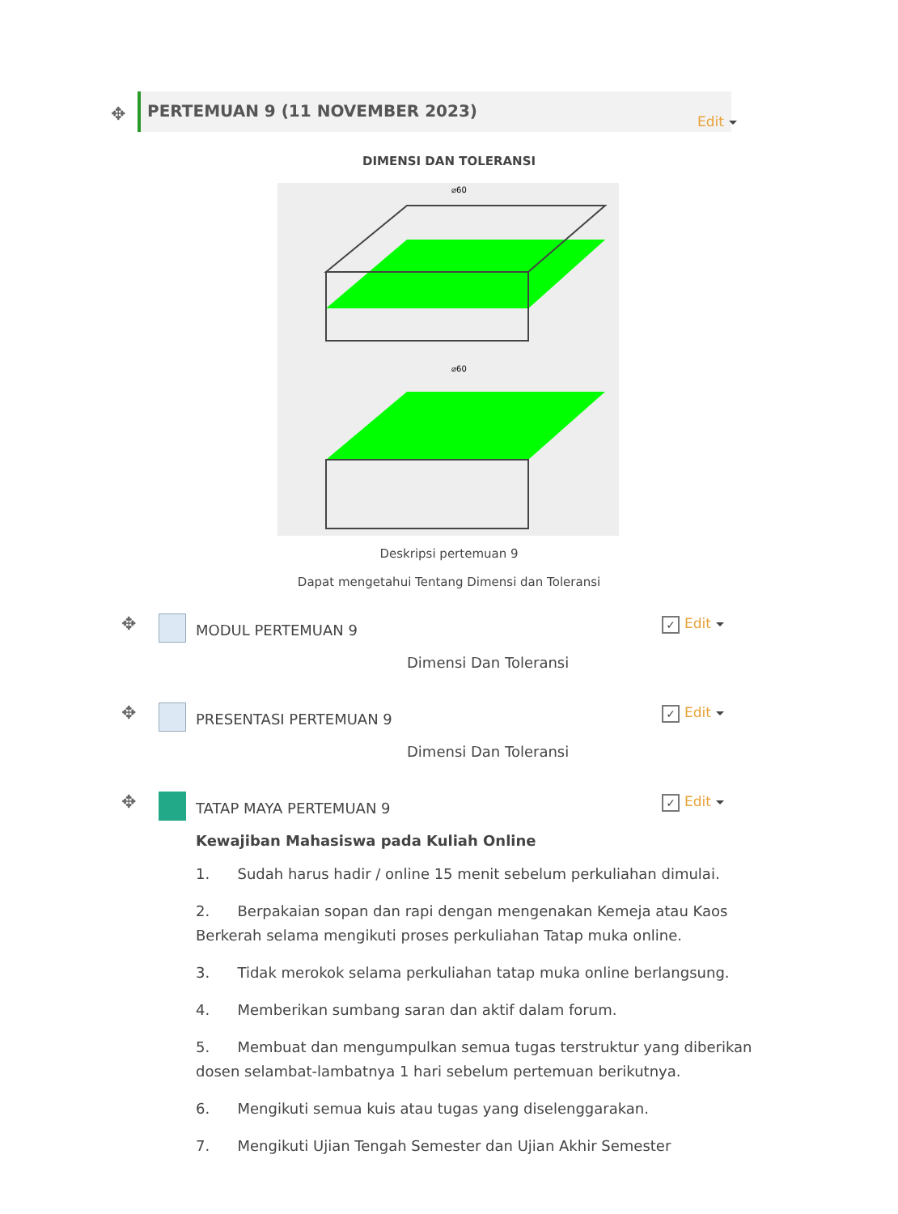✥
PERTEMUAN 9 (11 NOVEMBER 2023)
Edit
DIMENSI DAN TOLERANSI
⌀60
⌀60
Deskripsi pertemuan 9
Dapat mengetahui Tentang Dimensi dan Toleransi
✥ MODUL PERTEMUAN 9 ✓ Edit
Dimensi Dan Toleransi
✥ PRESENTASI PERTEMUAN 9 ✓ Edit
Dimensi Dan Toleransi
✥ TATAP MAYA PERTEMUAN 9 ✓ Edit
Kewajiban Mahasiswa pada Kuliah Online
1. Sudah harus hadir / online 15 menit sebelum perkuliahan dimulai.
2. Berpakaian sopan dan rapi dengan mengenakan Kemeja atau Kaos Berkerah selama mengikuti proses perkuliahan Tatap muka online.
3. Tidak merokok selama perkuliahan tatap muka online berlangsung.
4. Memberikan sumbang saran dan aktif dalam forum.
5. Membuat dan mengumpulkan semua tugas terstruktur yang diberikan dosen selambat-lambatnya 1 hari sebelum pertemuan berikutnya.
6. Mengikuti semua kuis atau tugas yang diselenggarakan.
7. Mengikuti Ujian Tengah Semester dan Ujian Akhir Semester